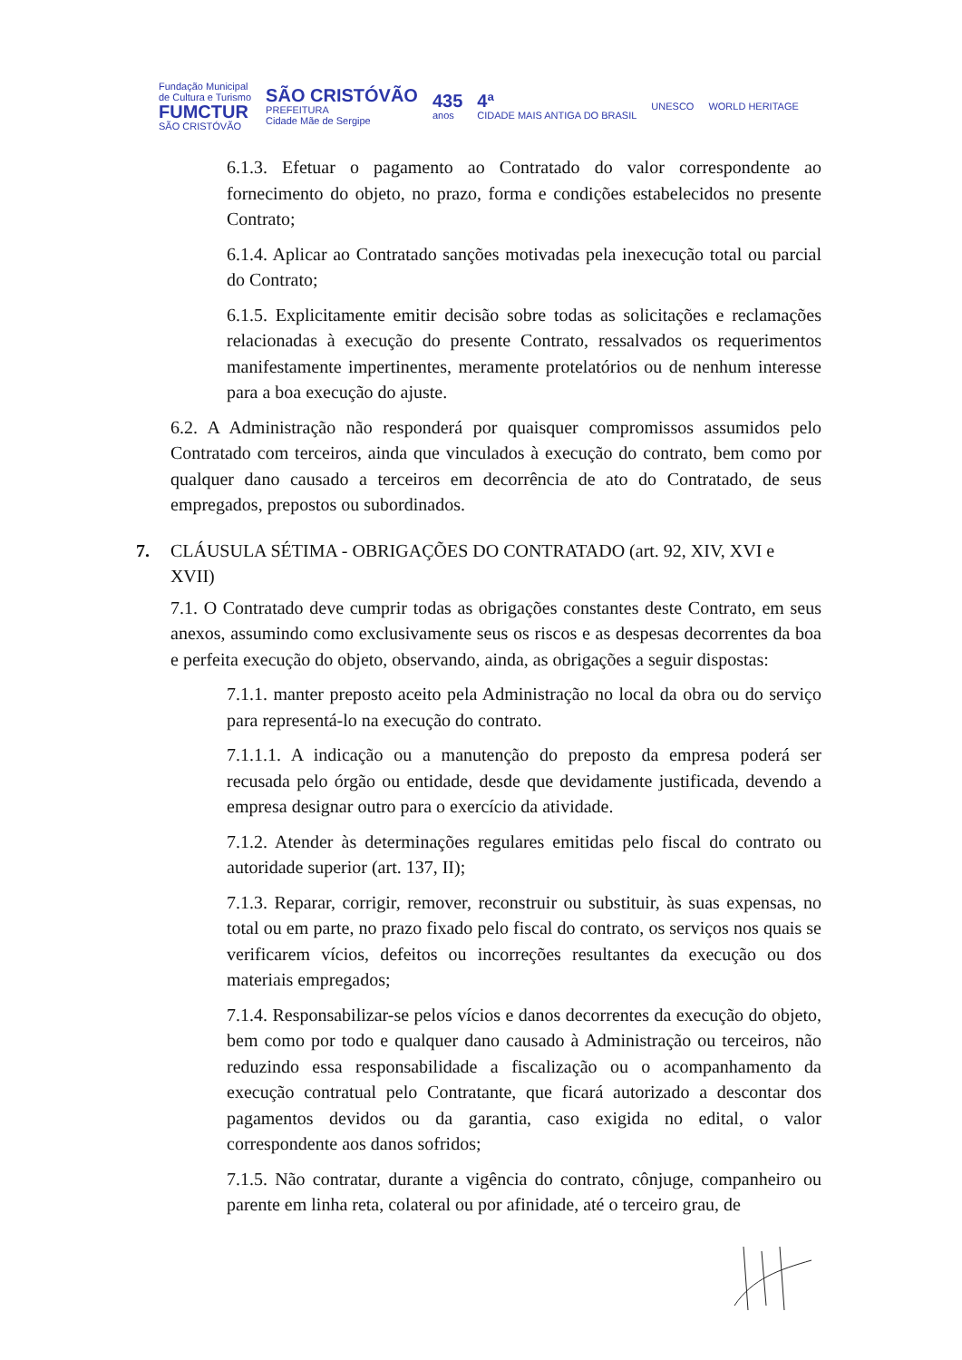Fundação Municipal
de Cultura e Turismo
FUMCTUR
SÃO CRISTÓVÃO
SÃO CRISTÓVÃO
PREFEITURA
Cidade Mãe de Sergipe
435
anos
4ª
CIDADE MAIS ANTIGA DO BRASIL
UNESCO WORLD HERITAGE
6.1.3. Efetuar o pagamento ao Contratado do valor correspondente ao fornecimento do objeto, no prazo, forma e condições estabelecidos no presente Contrato;
6.1.4. Aplicar ao Contratado sanções motivadas pela inexecução total ou parcial do Contrato;
6.1.5. Explicitamente emitir decisão sobre todas as solicitações e reclamações relacionadas à execução do presente Contrato, ressalvados os requerimentos manifestamente impertinentes, meramente protelatórios ou de nenhum interesse para a boa execução do ajuste.
6.2. A Administração não responderá por quaisquer compromissos assumidos pelo Contratado com terceiros, ainda que vinculados à execução do contrato, bem como por qualquer dano causado a terceiros em decorrência de ato do Contratado, de seus empregados, prepostos ou subordinados.
7. CLÁUSULA SÉTIMA - OBRIGAÇÕES DO CONTRATADO (art. 92, XIV, XVI e XVII)
7.1. O Contratado deve cumprir todas as obrigações constantes deste Contrato, em seus anexos, assumindo como exclusivamente seus os riscos e as despesas decorrentes da boa e perfeita execução do objeto, observando, ainda, as obrigações a seguir dispostas:
7.1.1. manter preposto aceito pela Administração no local da obra ou do serviço para representá-lo na execução do contrato.
7.1.1.1. A indicação ou a manutenção do preposto da empresa poderá ser recusada pelo órgão ou entidade, desde que devidamente justificada, devendo a empresa designar outro para o exercício da atividade.
7.1.2. Atender às determinações regulares emitidas pelo fiscal do contrato ou autoridade superior (art. 137, II);
7.1.3. Reparar, corrigir, remover, reconstruir ou substituir, às suas expensas, no total ou em parte, no prazo fixado pelo fiscal do contrato, os serviços nos quais se verificarem vícios, defeitos ou incorreções resultantes da execução ou dos materiais empregados;
7.1.4. Responsabilizar-se pelos vícios e danos decorrentes da execução do objeto, bem como por todo e qualquer dano causado à Administração ou terceiros, não reduzindo essa responsabilidade a fiscalização ou o acompanhamento da execução contratual pelo Contratante, que ficará autorizado a descontar dos pagamentos devidos ou da garantia, caso exigida no edital, o valor correspondente aos danos sofridos;
7.1.5. Não contratar, durante a vigência do contrato, cônjuge, companheiro ou parente em linha reta, colateral ou por afinidade, até o terceiro grau, de